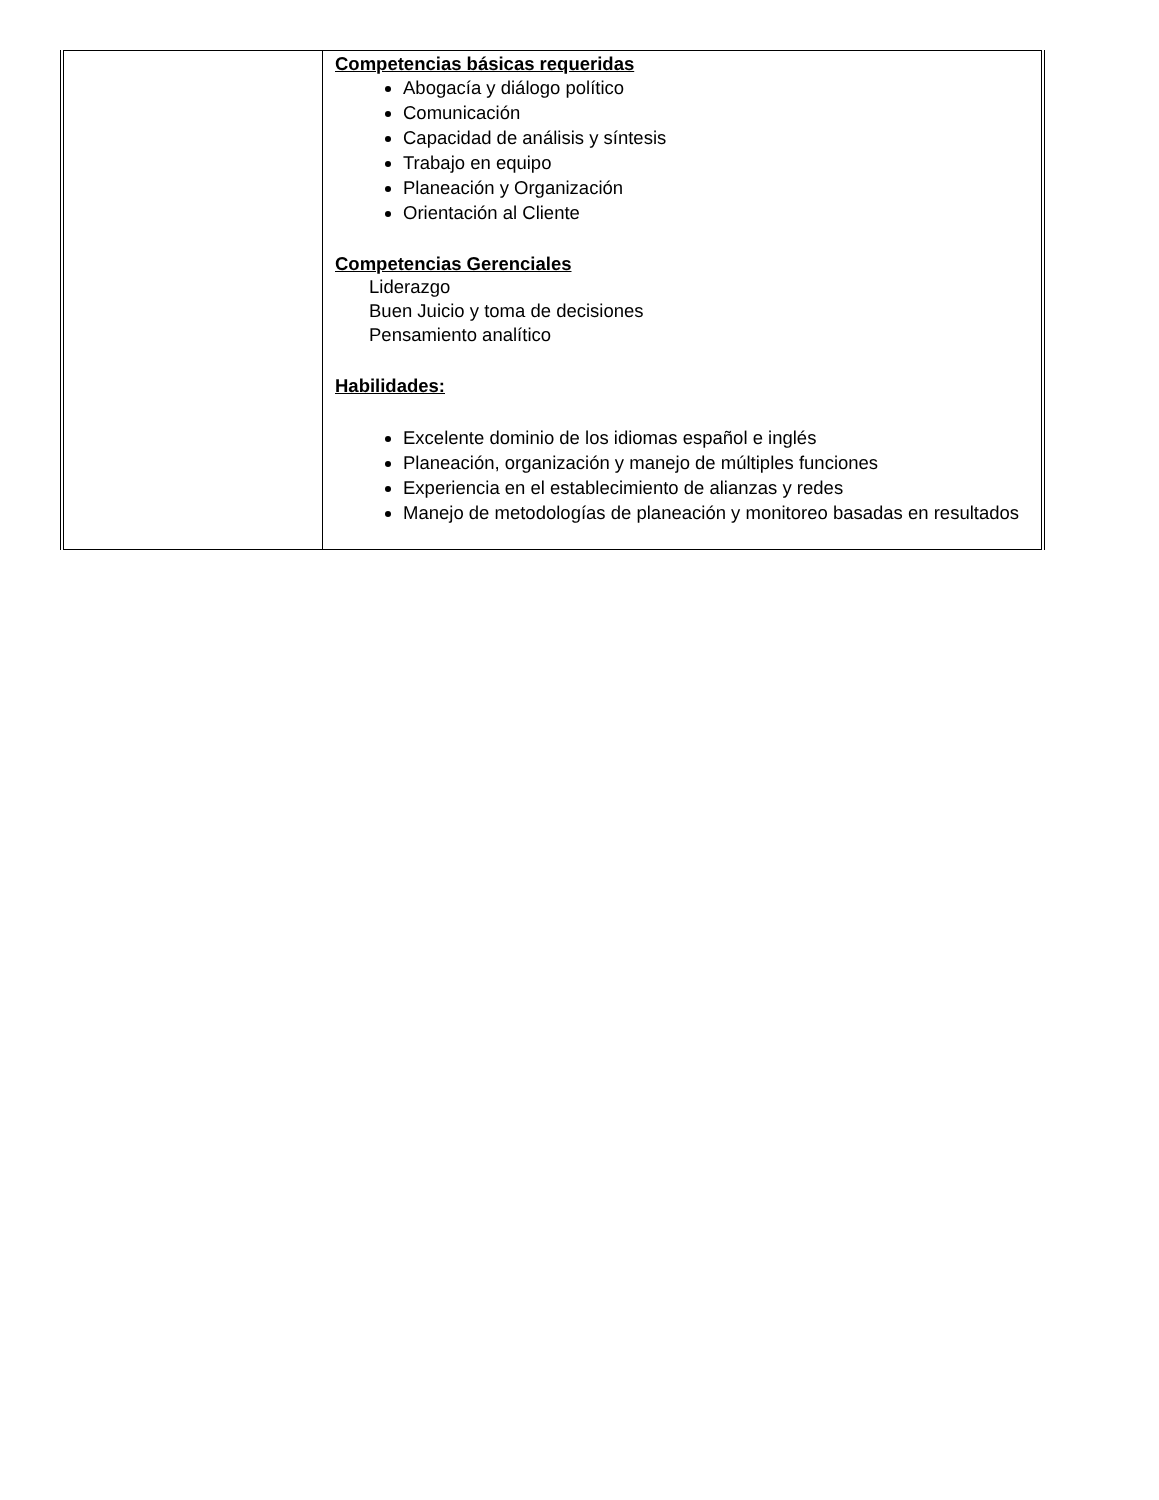| | Competencias básicas requeridas Abogacía y diálogo político Comunicación Capacidad de análisis y síntesis Trabajo en equipo Planeación y Organización Orientación al Cliente Competencias Gerenciales Liderazgo Buen Juicio y toma de decisiones Pensamiento analítico Habilidades: Excelente dominio de los idiomas español e inglés Planeación, organización y manejo de múltiples funciones Experiencia en el establecimiento de alianzas y redes Manejo de metodologías de planeación y monitoreo basadas en resultados |